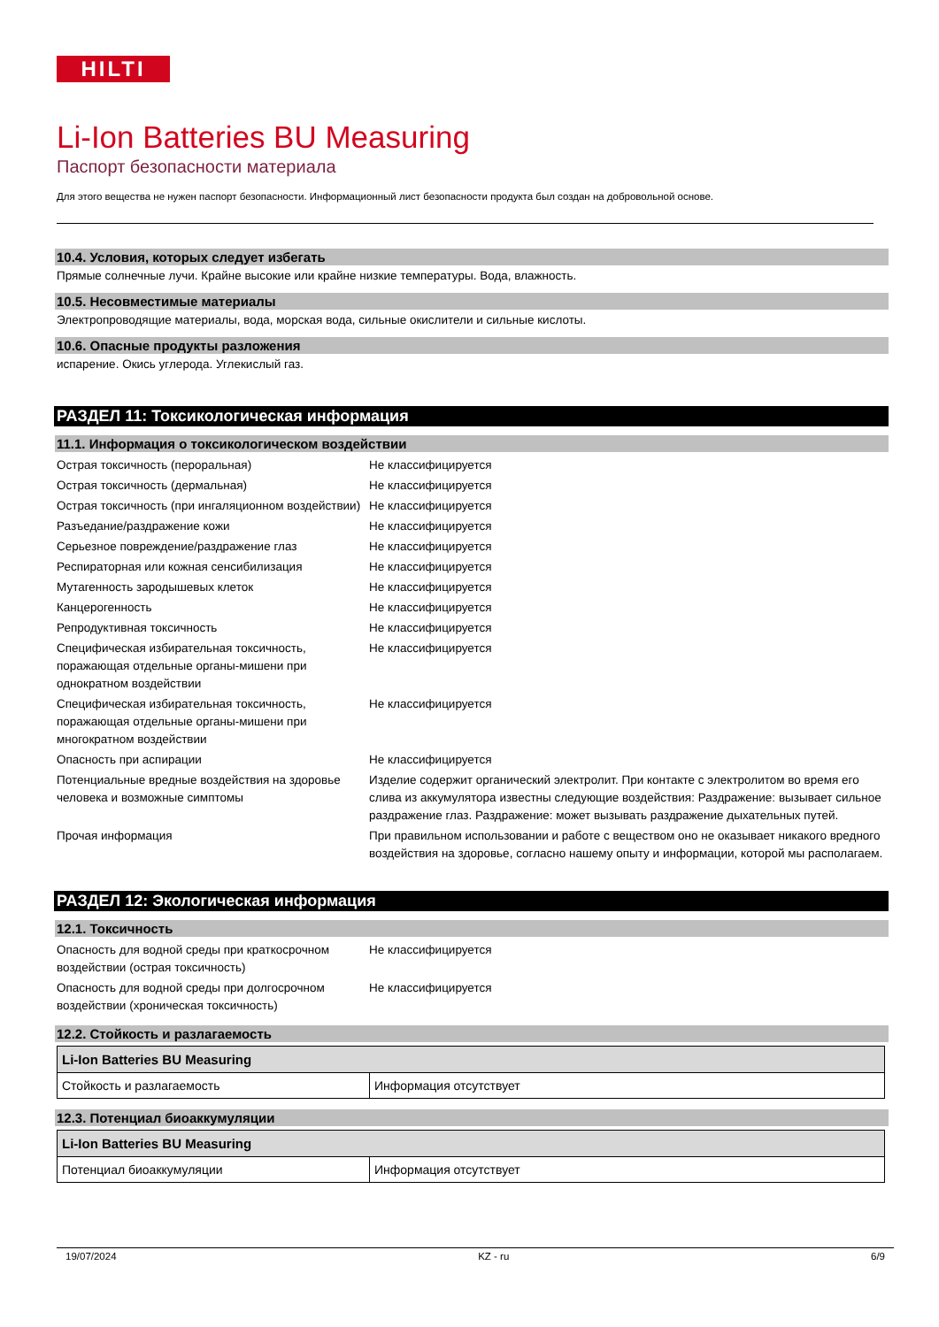HILTI
Li-Ion Batteries BU Measuring
Паспорт безопасности материала
Для этого вещества не нужен паспорт безопасности. Информационный лист безопасности продукта был создан на добровольной основе.
10.4. Условия, которых следует избегать
Прямые солнечные лучи. Крайне высокие или крайне низкие температуры. Вода, влажность.
10.5. Несовместимые материалы
Электропроводящие материалы, вода, морская вода, сильные окислители и сильные кислоты.
10.6. Опасные продукты разложения
испарение. Окись углерода. Углекислый газ.
РАЗДЕЛ 11: Токсикологическая информация
11.1. Информация о токсикологическом воздействии
| Острая токсичность (пероральная) | Не классифицируется |
| Острая токсичность (дермальная) | Не классифицируется |
| Острая токсичность (при ингаляционном воздействии) | Не классифицируется |
| Разъедание/раздражение кожи | Не классифицируется |
| Серьезное повреждение/раздражение глаз | Не классифицируется |
| Респираторная или кожная сенсибилизация | Не классифицируется |
| Мутагенность зародышевых клеток | Не классифицируется |
| Канцерогенность | Не классифицируется |
| Репродуктивная токсичность | Не классифицируется |
| Специфическая избирательная токсичность, поражающая отдельные органы-мишени при однократном воздействии | Не классифицируется |
| Специфическая избирательная токсичность, поражающая отдельные органы-мишени при многократном воздействии | Не классифицируется |
| Опасность при аспирации | Не классифицируется |
| Потенциальные вредные воздействия на здоровье человека и возможные симптомы | Изделие содержит органический электролит. При контакте с электролитом во время его слива из аккумулятора известны следующие воздействия: Раздражение: вызывает сильное раздражение глаз. Раздражение: может вызывать раздражение дыхательных путей. |
| Прочая информация | При правильном использовании и работе с веществом оно не оказывает никакого вредного воздействия на здоровье, согласно нашему опыту и информации, которой мы располагаем. |
РАЗДЕЛ 12: Экологическая информация
12.1. Токсичность
| Опасность для водной среды при краткосрочном воздействии (острая токсичность) | Не классифицируется |
| Опасность для водной среды при долгосрочном воздействии (хроническая токсичность) | Не классифицируется |
12.2. Стойкость и разлагаемость
| Li-Ion Batteries BU Measuring | |
| --- | --- |
| Стойкость и разлагаемость | Информация отсутствует |
12.3. Потенциал биоаккумуляции
| Li-Ion Batteries BU Measuring | |
| --- | --- |
| Потенциал биоаккумуляции | Информация отсутствует |
19/07/2024 KZ - ru 6/9